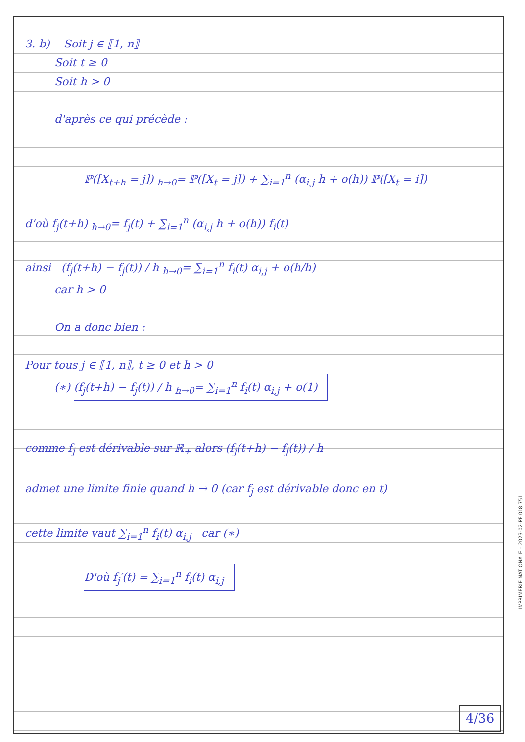3. b) Soit j ∈ ⟦1, n⟧
Soit t ≥ 0
Soit h > 0
d'après ce qui précède :
ℙ([X<sub>t+h</sub> = j]) <sub>h→0</sub>= ℙ([X<sub>t</sub> = j]) + ∑<sub>i=1</sub><sup>n</sup> (α<sub>i,j</sub> h + o(h)) ℙ([X<sub>t</sub> = i])
d'où f<sub>j</sub>(t+h) <sub>h→0</sub>= f<sub>j</sub>(t) + ∑<sub>i=1</sub><sup>n</sup> (α<sub>i,j</sub> h + o(h)) f<sub>i</sub>(t)
ainsi (f<sub>j</sub>(t+h) − f<sub>j</sub>(t)) / h <sub>h→0</sub>= ∑<sub>i=1</sub><sup>n</sup> f<sub>i</sub>(t) α<sub>i,j</sub> + o(h/h)
car h > 0
On a donc bien :
Pour tous j ∈ ⟦1, n⟧, t ≥ 0 et h > 0
(∗) (f<sub>j</sub>(t+h) − f<sub>j</sub>(t)) / h <sub>h→0</sub>= ∑<sub>i=1</sub><sup>n</sup> f<sub>i</sub>(t) α<sub>i,j</sub> + o(1)
comme f<sub>j</sub> est dérivable sur ℝ<sub>+</sub> alors (f<sub>j</sub>(t+h) − f<sub>j</sub>(t)) / h
admet une limite finie quand h → 0 (car f<sub>j</sub> est dérivable donc en t)
cette limite vaut ∑<sub>i=1</sub><sup>n</sup> f<sub>i</sub>(t) α<sub>i,j</sub> car (∗)
D'où f<sub>j</sub>′(t) = ∑<sub>i=1</sub><sup>n</sup> f<sub>i</sub>(t) α<sub>i,j</sub>
4/36
IMPRIMERIE NATIONALE – 2023-02-PF 018 751